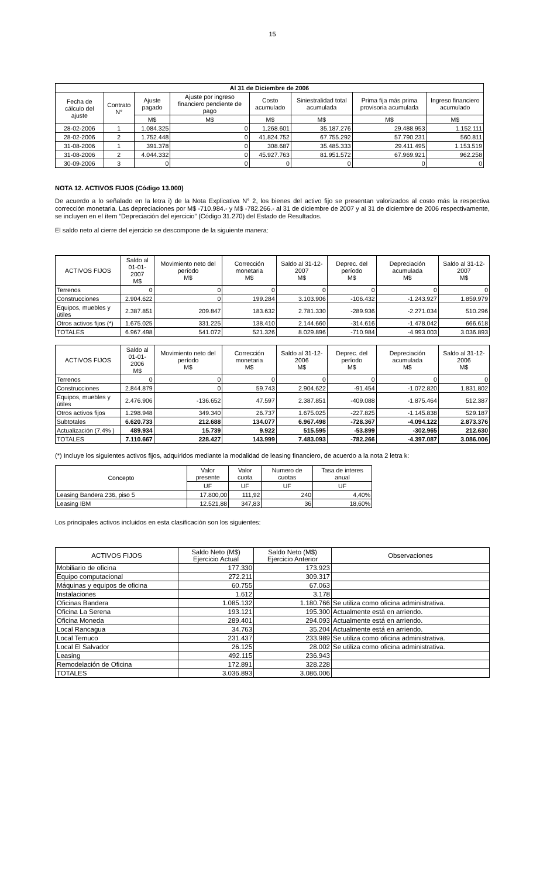15
| Al 31 de Diciembre de 2006 | | | | | | | |
| --- | --- | --- | --- | --- | --- | --- | --- |
| Fecha de cálculo del ajuste | Contrato N° | Ajuste pagado | Ajuste por ingreso financiero pendiente de pago | Costo acumulado | Siniestralidad total acumulada | Prima fija más prima provisoria acumulada | Ingreso financiero acumulado |
| | | M$ | M$ | M$ | M$ | M$ | M$ |
| 28-02-2006 | 1 | 1.084.325 | 0 | 1.268.601 | 35.187.276 | 29.488.953 | 1.152.111 |
| 28-02-2006 | 2 | 1.752.448 | 0 | 41.824.752 | 67.755.292 | 57.790.231 | 560.811 |
| 31-08-2006 | 1 | 391.378 | 0 | 308.687 | 35.485.333 | 29.411.495 | 1.153.519 |
| 31-08-2006 | 2 | 4.044.332 | 0 | 45.927.763 | 81.951.572 | 67.969.921 | 962.258 |
| 30-09-2006 | 3 | 0 | 0 | 0 | 0 | 0 | 0 |
NOTA 12. ACTIVOS FIJOS (Código 13.000)
De acuerdo a lo señalado en la letra i) de la Nota Explicativa N° 2, los bienes del activo fijo se presentan valorizados al costo más la respectiva corrección monetaria. Las depreciaciones por M$ -710.984.- y M$ -782.266.- al 31 de diciembre de 2007 y al 31 de diciembre de 2006 respectivamente, se incluyen en el ítem “Depreciación del ejercicio” (Código 31.270) del Estado de Resultados.
El saldo neto al cierre del ejercicio se descompone de la siguiente manera:
| ACTIVOS FIJOS | Saldo al 01-01-2007 M$ | Movimiento neto del período M$ | Corrección monetaria M$ | Saldo al 31-12-2007 M$ | Deprec. del período M$ | Depreciación acumulada M$ | Saldo al 31-12-2007 M$ |
| --- | --- | --- | --- | --- | --- | --- | --- |
| Terrenos | 0 | 0 | 0 | 0 | 0 | 0 | 0 |
| Construcciones | 2.904.622 | 0 | 199.284 | 3.103.906 | -106.432 | -1.243.927 | 1.859.979 |
| Equipos, muebles y útiles | 2.387.851 | 209.847 | 183.632 | 2.781.330 | -289.936 | -2.271.034 | 510.296 |
| Otros activos fijos (*) | 1.675.025 | 331.225 | 138.410 | 2.144.660 | -314.616 | -1.478.042 | 666.618 |
| TOTALES | 6.967.498 | 541.072 | 521.326 | 8.029.896 | -710.984 | -4.993.003 | 3.036.893 |
| ACTIVOS FIJOS | Saldo al 01-01-2006 M$ | Movimiento neto del período M$ | Corrección monetaria M$ | Saldo al 31-12-2006 M$ | Deprec. del período M$ | Depreciación acumulada M$ | Saldo al 31-12-2006 M$ |
| --- | --- | --- | --- | --- | --- | --- | --- |
| Terrenos | 0 | 0 | 0 | 0 | 0 | 0 | 0 |
| Construcciones | 2.844.879 | 0 | 59.743 | 2.904.622 | -91.454 | -1.072.820 | 1.831.802 |
| Equipos, muebles y útiles | 2.476.906 | -136.652 | 47.597 | 2.387.851 | -409.088 | -1.875.464 | 512.387 |
| Otros activos fijos | 1.298.948 | 349.340 | 26.737 | 1.675.025 | -227.825 | -1.145.838 | 529.187 |
| Subtotales | 6.620.733 | 212.688 | 134.077 | 6.967.498 | -728.367 | -4.094.122 | 2.873.376 |
| Actualización (7,4% ) | 489.934 | 15.739 | 9.922 | 515.595 | -53.899 | -302.965 | 212.630 |
| TOTALES | 7.110.667 | 228.427 | 143.999 | 7.483.093 | -782.266 | -4.397.087 | 3.086.006 |
(*) Incluye los siguientes activos fijos, adquiridos mediante la modalidad de leasing financiero, de acuerdo a la nota 2 letra k:
| Concepto | Valor presente | Valor cuota | Numero de cuotas | Tasa de interes anual |
| --- | --- | --- | --- | --- |
| | UF | UF | UF | UF |
| Leasing Bandera 236, piso 5 | 17.800,00 | 111,92 | 240 | 4,40% |
| Leasing IBM | 12.521,88 | 347,83 | 36 | 18,60% |
Los principales activos incluidos en esta clasificación son los siguientes:
| ACTIVOS FIJOS | Saldo Neto (M$) Ejercicio Actual | Saldo Neto (M$) Ejercicio Anterior | Observaciones |
| --- | --- | --- | --- |
| Mobiliario de oficina | 177.330 | 173.923 | |
| Equipo computacional | 272.211 | 309.317 | |
| Máquinas y equipos de oficina | 60.755 | 67.063 | |
| Instalaciones | 1.612 | 3.178 | |
| Oficinas Bandera | 1.085.132 | 1.180.766 | Se utiliza como oficina administrativa. |
| Oficina La Serena | 193.121 | 195.300 | Actualmente está en arriendo. |
| Oficina Moneda | 289.401 | 294.093 | Actualmente está en arriendo. |
| Local Rancagua | 34.763 | 35.204 | Actualmente está en arriendo. |
| Local Temuco | 231.437 | 233.989 | Se utiliza como oficina administrativa. |
| Local El Salvador | 26.125 | 28.002 | Se utiliza como oficina administrativa. |
| Leasing | 492.115 | 236.943 | |
| Remodelación de Oficina | 172.891 | 328.228 | |
| TOTALES | 3.036.893 | 3.086.006 | |